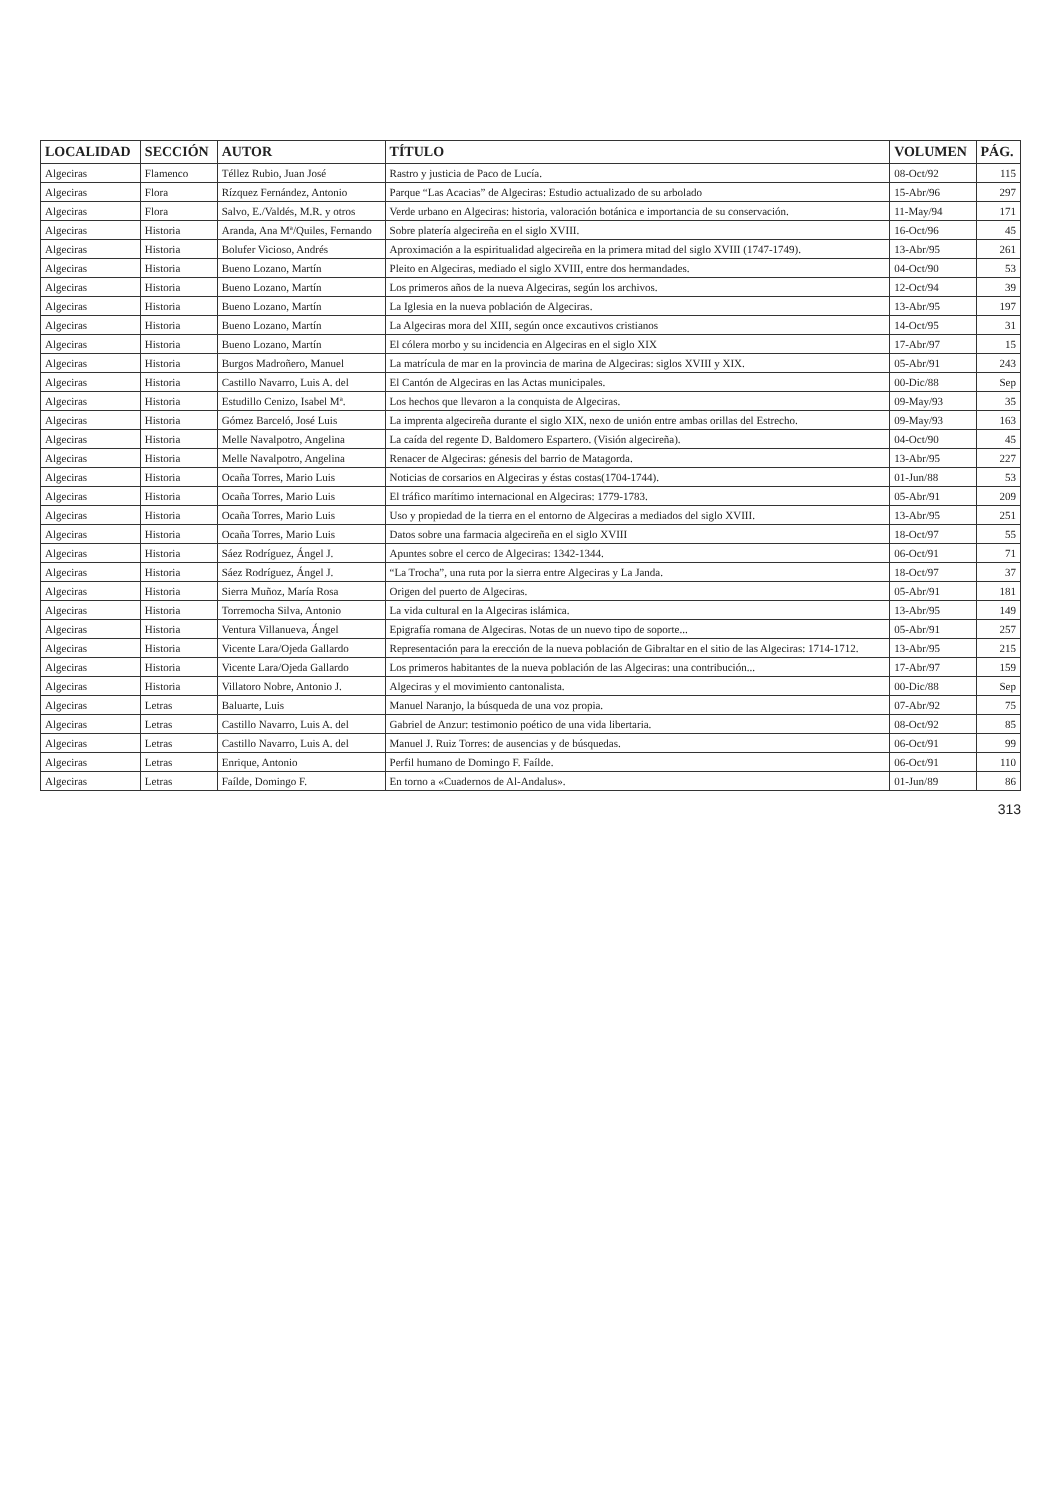| LOCALIDAD | SECCIÓN | AUTOR | TÍTULO | VOLUMEN | PÁG. |
| --- | --- | --- | --- | --- | --- |
| Algeciras | Flamenco | Téllez Rubio, Juan José | Rastro y justicia de Paco de Lucía. | 08-Oct/92 | 115 |
| Algeciras | Flora | Rízquez Fernández, Antonio | Parque “Las Acacias” de Algeciras: Estudio actualizado de su arbolado | 15-Abr/96 | 297 |
| Algeciras | Flora | Salvo, E./Valdés, M.R. y otros | Verde urbano en Algeciras: historia, valoración botánica e importancia de su conservación. | 11-May/94 | 171 |
| Algeciras | Historia | Aranda, Ana Mª/Quiles, Fernando | Sobre platería algecireña en el siglo XVIII. | 16-Oct/96 | 45 |
| Algeciras | Historia | Bolufer Vicioso, Andrés | Aproximación a la espiritualidad algecireña en la primera mitad del siglo XVIII (1747-1749). | 13-Abr/95 | 261 |
| Algeciras | Historia | Bueno Lozano, Martín | Pleito en Algeciras, mediado el siglo XVIII, entre dos hermandades. | 04-Oct/90 | 53 |
| Algeciras | Historia | Bueno Lozano, Martín | Los primeros años de la nueva Algeciras, según los archivos. | 12-Oct/94 | 39 |
| Algeciras | Historia | Bueno Lozano, Martín | La Iglesia en la nueva población de Algeciras. | 13-Abr/95 | 197 |
| Algeciras | Historia | Bueno Lozano, Martín | La Algeciras mora del XIII, según once excautivos cristianos | 14-Oct/95 | 31 |
| Algeciras | Historia | Bueno Lozano, Martín | El cólera morbo y su incidencia en Algeciras en el siglo XIX | 17-Abr/97 | 15 |
| Algeciras | Historia | Burgos Madroñero, Manuel | La matrícula de mar en la provincia de marina de Algeciras: siglos XVIII y XIX. | 05-Abr/91 | 243 |
| Algeciras | Historia | Castillo Navarro, Luis A. del | El Cantón de Algeciras en las Actas municipales. | 00-Dic/88 | Sep |
| Algeciras | Historia | Estudillo Cenizo, Isabel Mª. | Los hechos que llevaron a la conquista de Algeciras. | 09-May/93 | 35 |
| Algeciras | Historia | Gómez Barceló, José Luis | La imprenta algecireña durante el siglo XIX, nexo de unión entre ambas orillas del Estrecho. | 09-May/93 | 163 |
| Algeciras | Historia | Melle Navalpotro, Angelina | La caída del regente D. Baldomero Espartero. (Visión algecireña). | 04-Oct/90 | 45 |
| Algeciras | Historia | Melle Navalpotro, Angelina | Renacer de Algeciras: génesis del barrio de Matagorda. | 13-Abr/95 | 227 |
| Algeciras | Historia | Ocaña Torres, Mario Luis | Noticias de corsarios en Algeciras y éstas costas(1704-1744). | 01-Jun/88 | 53 |
| Algeciras | Historia | Ocaña Torres, Mario Luis | El tráfico marítimo internacional en Algeciras: 1779-1783. | 05-Abr/91 | 209 |
| Algeciras | Historia | Ocaña Torres, Mario Luis | Uso y propiedad de la tierra en el entorno de Algeciras a mediados del siglo XVIII. | 13-Abr/95 | 251 |
| Algeciras | Historia | Ocaña Torres, Mario Luis | Datos sobre una farmacia algecireña en el siglo XVIII | 18-Oct/97 | 55 |
| Algeciras | Historia | Sáez Rodríguez, Ángel J. | Apuntes sobre el cerco de Algeciras: 1342-1344. | 06-Oct/91 | 71 |
| Algeciras | Historia | Sáez Rodríguez, Ángel J. | “La Trocha”, una ruta por la sierra entre Algeciras y La Janda. | 18-Oct/97 | 37 |
| Algeciras | Historia | Sierra Muñoz, María Rosa | Origen del puerto de Algeciras. | 05-Abr/91 | 181 |
| Algeciras | Historia | Torremocha Silva, Antonio | La vida cultural en la Algeciras islámica. | 13-Abr/95 | 149 |
| Algeciras | Historia | Ventura Villanueva, Ángel | Epigrafía romana de Algeciras. Notas de un nuevo tipo de soporte... | 05-Abr/91 | 257 |
| Algeciras | Historia | Vicente Lara/Ojeda Gallardo | Representación para la erección de la nueva población de Gibraltar en el sitio de las Algeciras: 1714-1712. | 13-Abr/95 | 215 |
| Algeciras | Historia | Vicente Lara/Ojeda Gallardo | Los primeros habitantes de la nueva población de las Algeciras: una contribución... | 17-Abr/97 | 159 |
| Algeciras | Historia | Villatoro Nobre, Antonio J. | Algeciras y el movimiento cantonalista. | 00-Dic/88 | Sep |
| Algeciras | Letras | Baluarte, Luis | Manuel Naranjo, la búsqueda de una voz propia. | 07-Abr/92 | 75 |
| Algeciras | Letras | Castillo Navarro, Luis A. del | Gabriel de Anzur: testimonio poético de una vida libertaria. | 08-Oct/92 | 85 |
| Algeciras | Letras | Castillo Navarro, Luis A. del | Manuel J. Ruiz Torres: de ausencias y de búsquedas. | 06-Oct/91 | 99 |
| Algeciras | Letras | Enrique, Antonio | Perfil humano de Domingo F. Faílde. | 06-Oct/91 | 110 |
| Algeciras | Letras | Faílde, Domingo F. | En torno a «Cuadernos de Al-Andalus». | 01-Jun/89 | 86 |
313